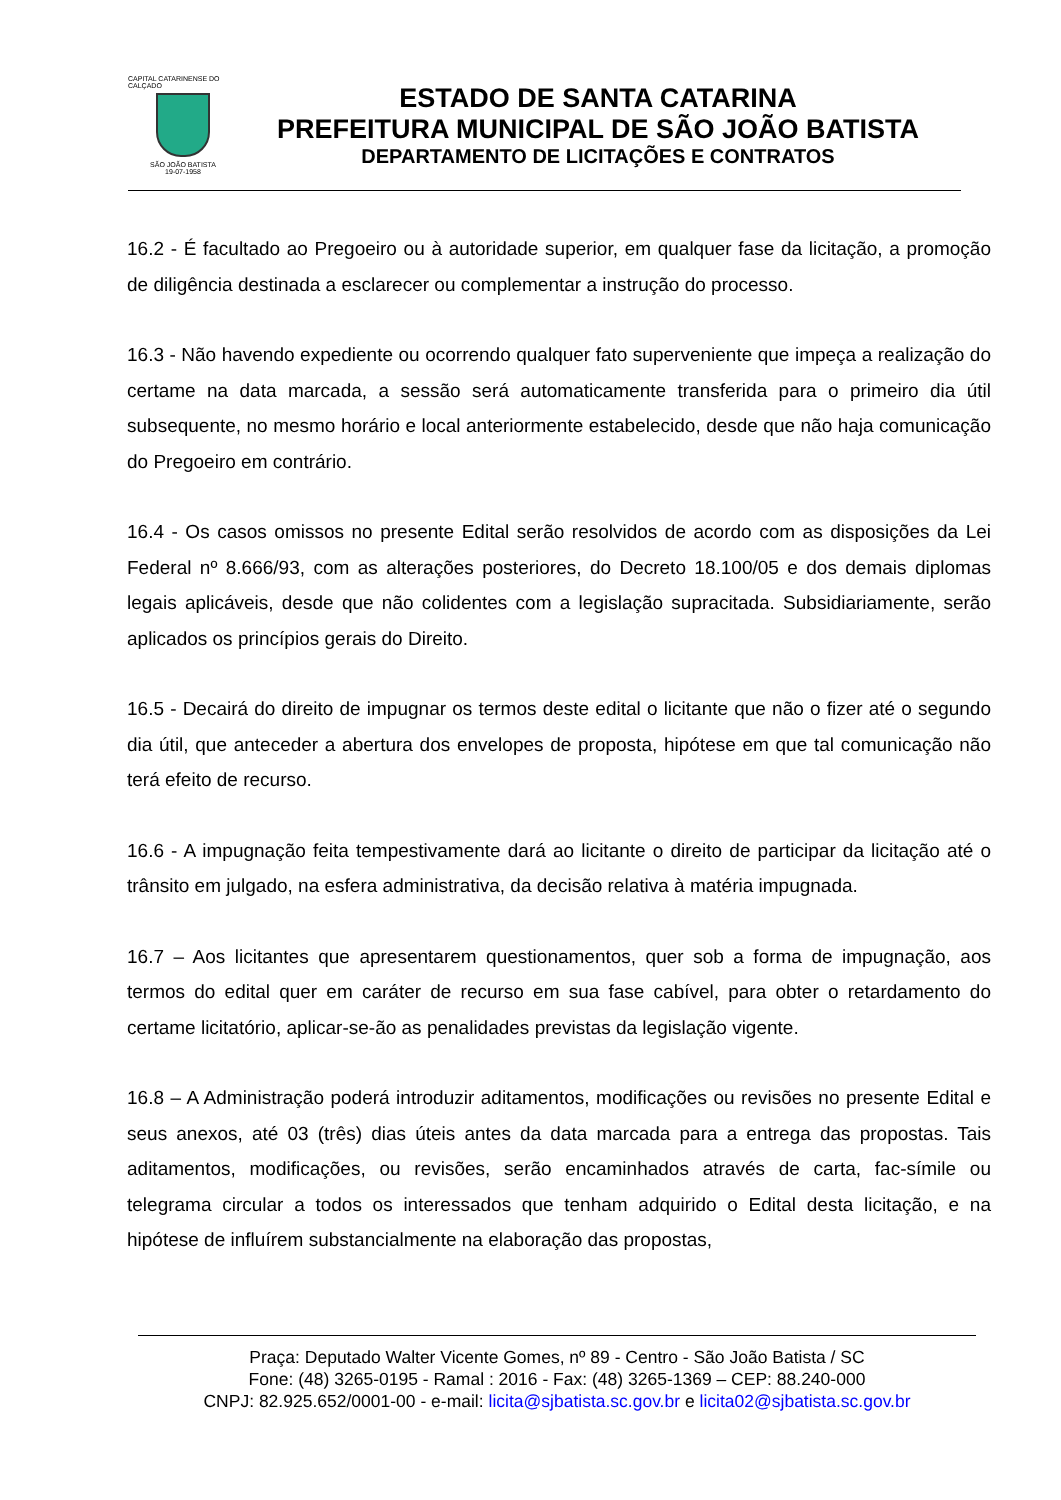CAPITAL CATARINENSE DO CALÇADO
SÃO JOÃO BATISTA
19-07-1958
ESTADO DE SANTA CATARINA
PREFEITURA MUNICIPAL DE SÃO JOÃO BATISTA
DEPARTAMENTO DE LICITAÇÕES E CONTRATOS
16.2 - É facultado ao Pregoeiro ou à autoridade superior, em qualquer fase da licitação, a promoção de diligência destinada a esclarecer ou complementar a instrução do processo.
16.3 - Não havendo expediente ou ocorrendo qualquer fato superveniente que impeça a realização do certame na data marcada, a sessão será automaticamente transferida para o primeiro dia útil subsequente, no mesmo horário e local anteriormente estabelecido, desde que não haja comunicação do Pregoeiro em contrário.
16.4 - Os casos omissos no presente Edital serão resolvidos de acordo com as disposições da Lei Federal nº 8.666/93, com as alterações posteriores, do Decreto 18.100/05 e dos demais diplomas legais aplicáveis, desde que não colidentes com a legislação supracitada. Subsidiariamente, serão aplicados os princípios gerais do Direito.
16.5 - Decairá do direito de impugnar os termos deste edital o licitante que não o fizer até o segundo dia útil, que anteceder a abertura dos envelopes de proposta, hipótese em que tal comunicação não terá efeito de recurso.
16.6 - A impugnação feita tempestivamente dará ao licitante o direito de participar da licitação até o trânsito em julgado, na esfera administrativa, da decisão relativa à matéria impugnada.
16.7 – Aos licitantes que apresentarem questionamentos, quer sob a forma de impugnação, aos termos do edital quer em caráter de recurso em sua fase cabível, para obter o retardamento do certame licitatório, aplicar-se-ão as penalidades previstas da legislação vigente.
16.8 – A Administração poderá introduzir aditamentos, modificações ou revisões no presente Edital e seus anexos, até 03 (três) dias úteis antes da data marcada para a entrega das propostas. Tais aditamentos, modificações, ou revisões, serão encaminhados através de carta, fac-símile ou telegrama circular a todos os interessados que tenham adquirido o Edital desta licitação, e na hipótese de influírem substancialmente na elaboração das propostas,
Praça: Deputado Walter Vicente Gomes, nº 89 - Centro - São João Batista / SC
Fone: (48) 3265-0195 - Ramal : 2016 - Fax: (48) 3265-1369 – CEP: 88.240-000
CNPJ: 82.925.652/0001-00 - e-mail: licita@sjbatista.sc.gov.br e licita02@sjbatista.sc.gov.br